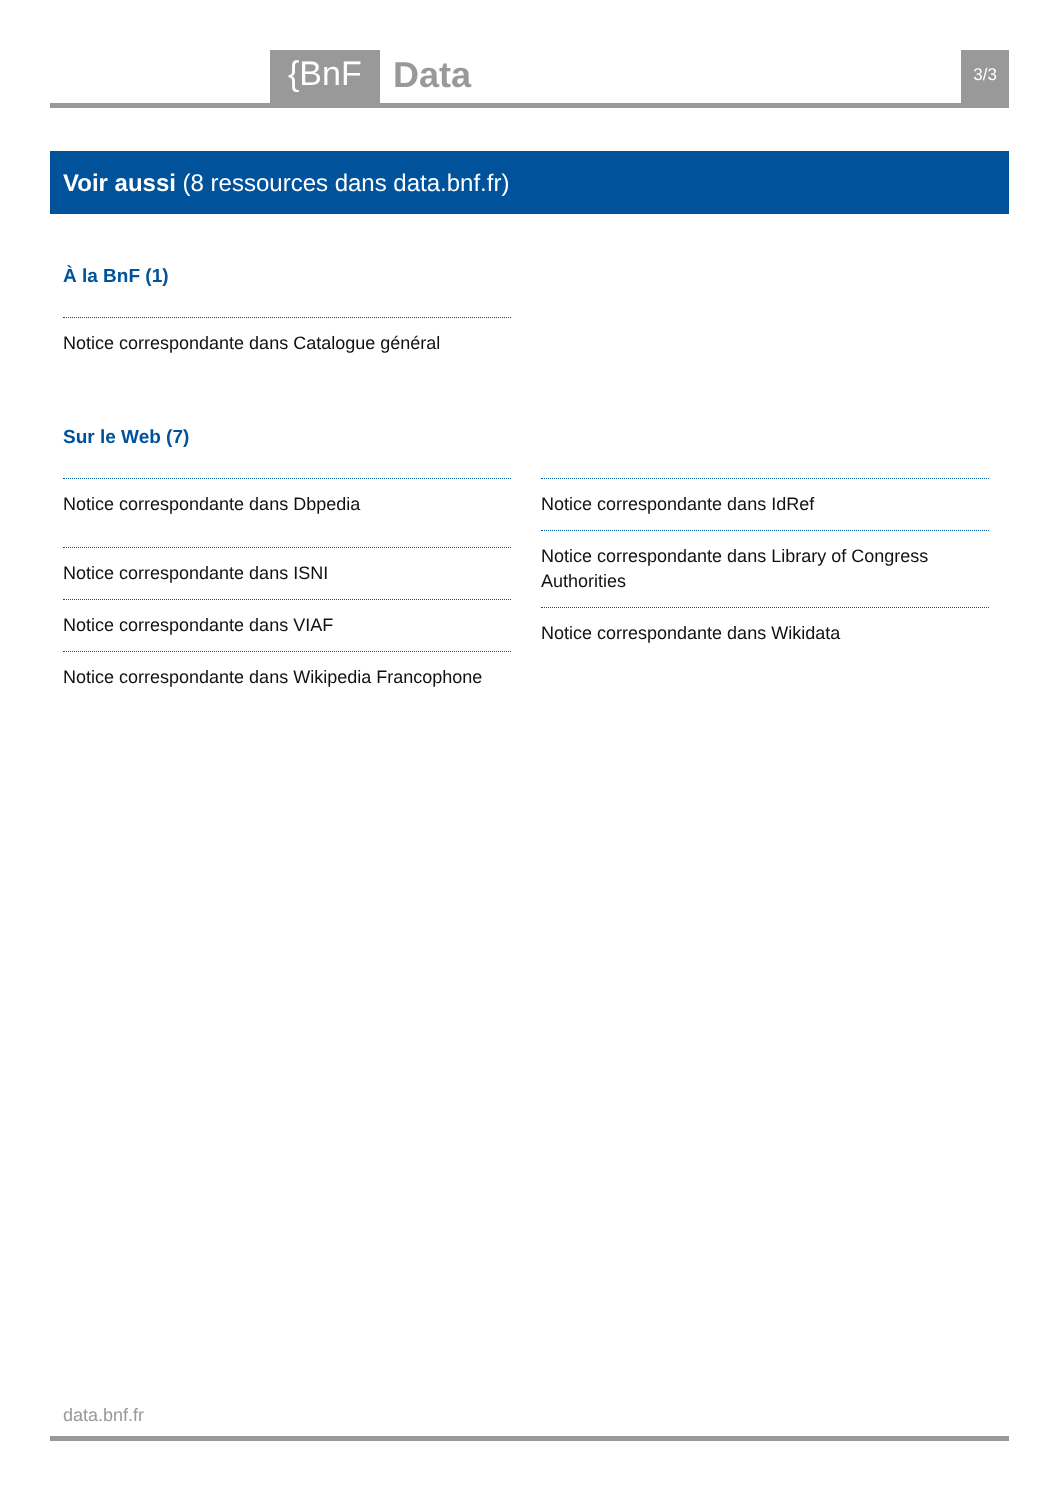{BnF Data 3/3
Voir aussi (8 ressources dans data.bnf.fr)
À la BnF (1)
Notice correspondante dans Catalogue général
Sur le Web (7)
Notice correspondante dans Dbpedia
Notice correspondante dans ISNI
Notice correspondante dans VIAF
Notice correspondante dans Wikipedia Francophone
Notice correspondante dans IdRef
Notice correspondante dans Library of Congress Authorities
Notice correspondante dans Wikidata
data.bnf.fr